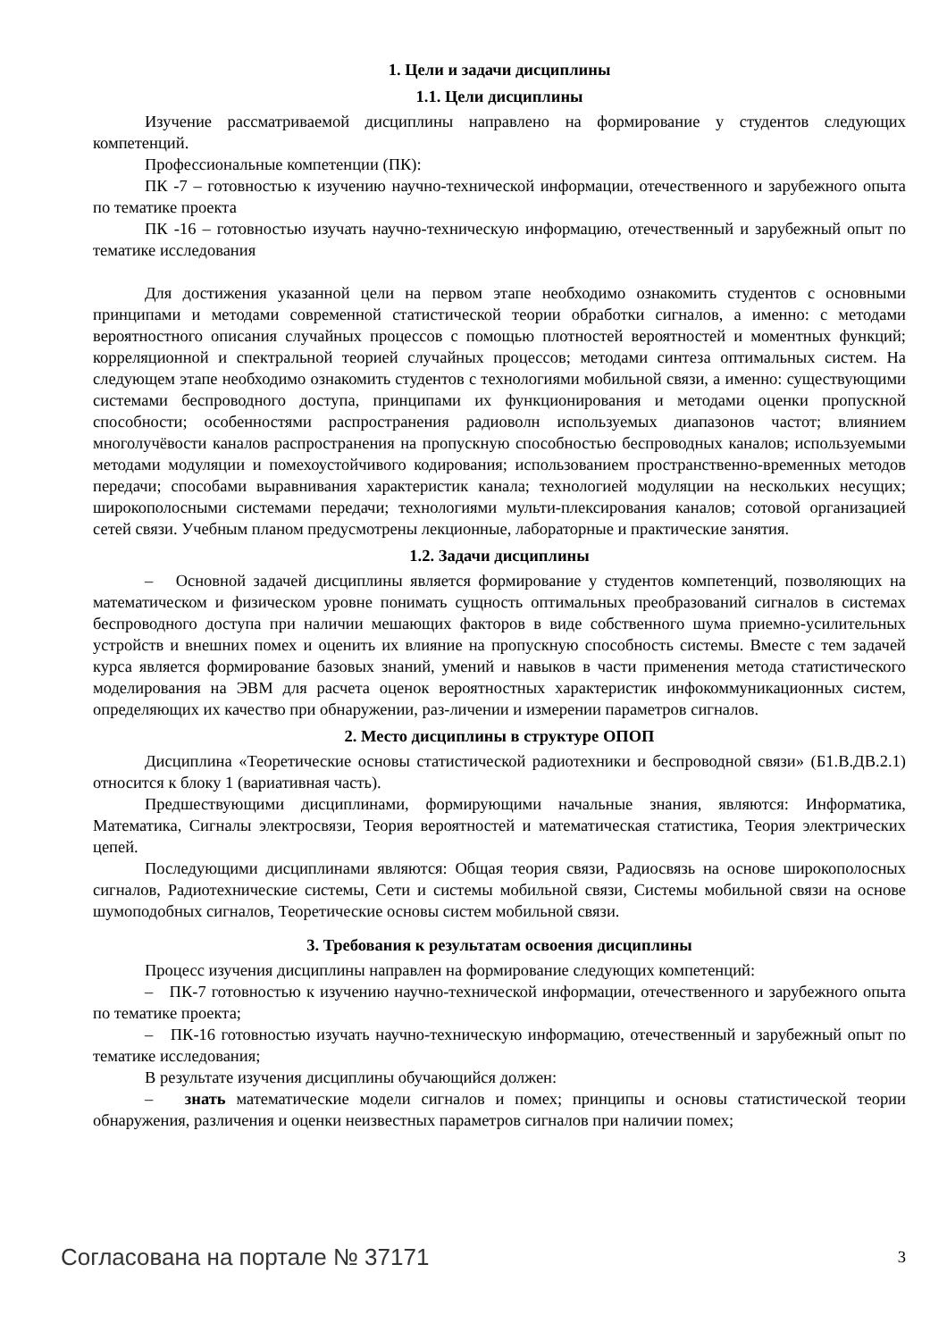1. Цели и задачи дисциплины
1.1. Цели дисциплины
Изучение рассматриваемой дисциплины направлено на формирование у студентов следующих компетенций.
Профессиональные компетенции (ПК):
ПК -7 – готовностью к изучению научно-технической информации, отечественного и зарубежного опыта по тематике проекта
ПК -16 – готовностью изучать научно-техническую информацию, отечественный и зарубежный опыт по тематике исследования
Для достижения указанной цели на первом этапе необходимо ознакомить студентов с основными принципами и методами современной статистической теории обработки сигналов, а именно: с методами вероятностного описания случайных процессов с помощью плотностей вероятностей и моментных функций; корреляционной и спектральной теорией случайных процессов; методами синтеза оптимальных систем. На следующем этапе необходимо ознакомить студентов с технологиями мобильной связи, а именно: существующими системами беспроводного доступа, принципами их функционирования и методами оценки пропускной способности; особенностями распространения радиоволн используемых диапазонов частот; влиянием многолучёвости каналов распространения на пропускную способностью беспроводных каналов; используемыми методами модуляции и помехоустойчивого кодирования; использованием пространственно-временных методов передачи; способами выравнивания характеристик канала; технологией модуляции на нескольких несущих; широкополосными системами передачи; технологиями мульти-плексирования каналов; сотовой организацией сетей связи. Учебным планом предусмотрены лекционные, лабораторные и практические занятия.
1.2. Задачи дисциплины
– Основной задачей дисциплины является формирование у студентов компетенций, позволяющих на математическом и физическом уровне понимать сущность оптимальных преобразований сигналов в системах беспроводного доступа при наличии мешающих факторов в виде собственного шума приемно-усилительных устройств и внешних помех и оценить их влияние на пропускную способность системы. Вместе с тем задачей курса является формирование базовых знаний, умений и навыков в части применения метода статистического моделирования на ЭВМ для расчета оценок вероятностных характеристик инфокоммуникационных систем, определяющих их качество при обнаружении, раз-личении и измерении параметров сигналов.
2. Место дисциплины в структуре ОПОП
Дисциплина «Теоретические основы статистической радиотехники и беспроводной связи» (Б1.В.ДВ.2.1) относится к блоку 1 (вариативная часть).
Предшествующими дисциплинами, формирующими начальные знания, являются: Информатика, Математика, Сигналы электросвязи, Теория вероятностей и математическая статистика, Теория электрических цепей.
Последующими дисциплинами являются: Общая теория связи, Радиосвязь на основе широкополосных сигналов, Радиотехнические системы, Сети и системы мобильной связи, Системы мобильной связи на основе шумоподобных сигналов, Теоретические основы систем мобильной связи.
3. Требования к результатам освоения дисциплины
Процесс изучения дисциплины направлен на формирование следующих компетенций:
– ПК-7 готовностью к изучению научно-технической информации, отечественного и зарубежного опыта по тематике проекта;
– ПК-16 готовностью изучать научно-техническую информацию, отечественный и зарубежный опыт по тематике исследования;
В результате изучения дисциплины обучающийся должен:
– знать математические модели сигналов и помех; принципы и основы статистической теории обнаружения, различения и оценки неизвестных параметров сигналов при наличии помех;
Согласована на портале № 37171 3